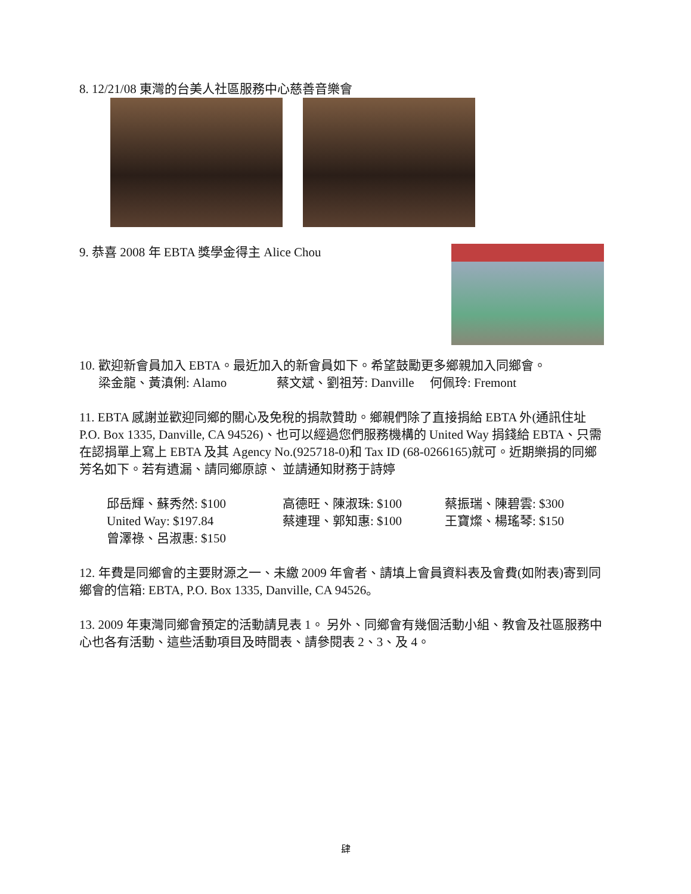8. 12/21/08 東灣的台美人社區服務中心慈善音樂會
9. 恭喜 2008 年 EBTA 獎學金得主 Alice Chou
10. 歡迎新會員加入 EBTA。最近加入的新會員如下。希望鼓勵更多鄉親加入同鄉會。
梁金龍、黃滇俐: Alamo 蔡文斌、劉祖芳: Danville 何佩玲: Fremont
11. EBTA 感謝並歡迎同鄉的關心及免稅的捐款贊助。鄉親們除了直接捐給 EBTA 外(通訊住址 P.O. Box 1335, Danville, CA 94526)、也可以經過您們服務機構的 United Way 捐錢給 EBTA、只需在認捐單上寫上 EBTA 及其 Agency No.(925718-0)和 Tax ID (68-0266165)就可。近期樂捐的同鄉芳名如下。若有遺漏、請同鄉原諒、 並請通知財務于詩婷
邱岳輝、蘇秀然: $100
高德旺、陳淑珠: $100
蔡振瑞、陳碧雲: $300
United Way: $197.84
蔡連理、郭知惠: $100
王寶燦、楊瑤琴: $150
曾澤祿、呂淑惠: $150
12. 年費是同鄉會的主要財源之一、未繳 2009 年會者、請填上會員資料表及會費(如附表)寄到同鄉會的信箱: EBTA, P.O. Box 1335, Danville, CA 94526。
13. 2009 年東灣同鄉會預定的活動請見表 1。 另外、同鄉會有幾個活動小組、教會及社區服務中心也各有活動、這些活動項目及時間表、請參閱表 2、3、及 4。
肆